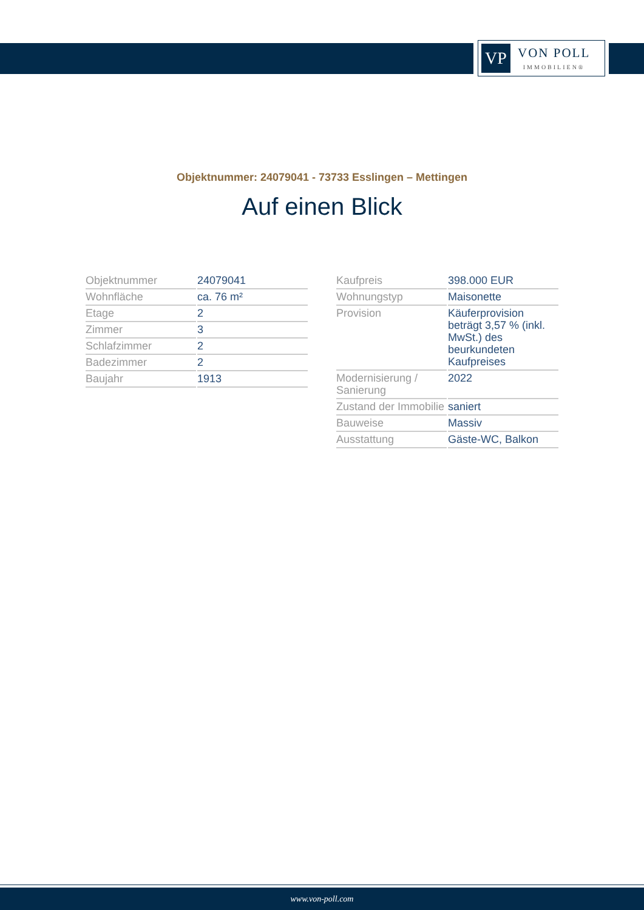VP
VON POLL
IMMOBILIEN®
Objektnummer: 24079041 - 73733 Esslingen – Mettingen
Auf einen Blick
| Objektnummer | 24079041 |
| Wohnfläche | ca. 76 m² |
| Etage | 2 |
| Zimmer | 3 |
| Schlafzimmer | 2 |
| Badezimmer | 2 |
| Baujahr | 1913 |
| Kaufpreis | 398.000 EUR |
| Wohnungstyp | Maisonette |
| Provision | Käuferprovision beträgt 3,57 % (inkl. MwSt.) des beurkundeten Kaufpreises |
| Modernisierung / Sanierung | 2022 |
| Zustand der Immobilie | saniert |
| Bauweise | Massiv |
| Ausstattung | Gäste-WC, Balkon |
www.von-poll.com